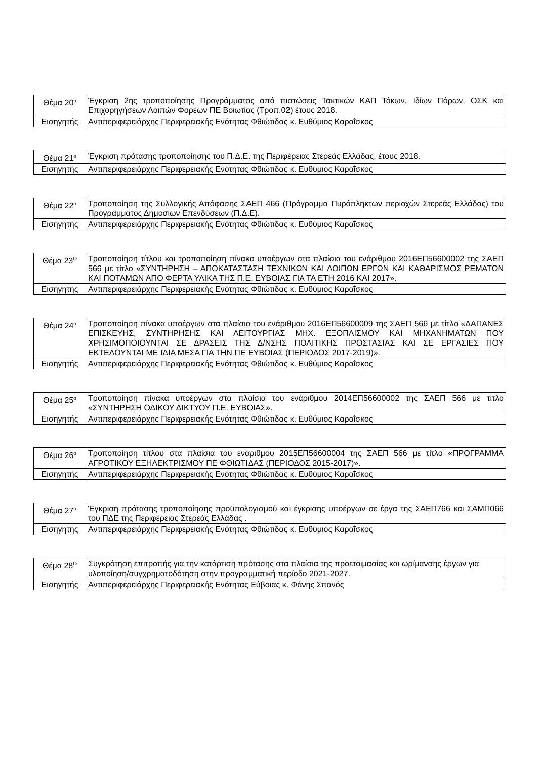| Θέμα 20<sup>ο</sup> | Έγκριση 2ης τροποποίησης Προγράμματος από πιστώσεις Τακτικών ΚΑΠ Τόκων, Ιδίων Πόρων, ΟΣΚ και Επιχορηγήσεων Λοιπών Φορέων ΠΕ Βοιωτίας (Τροπ.02) έτους 2018. |
| Εισηγητής | Αντιπεριφερειάρχης Περιφερειακής Ενότητας Φθιώτιδας κ. Ευθύμιος Καραΐσκος |
| Θέμα 21<sup>ο</sup> | Έγκριση πρότασης τροποποίησης του Π.Δ.Ε. της Περιφέρειας Στερεάς Ελλάδας, έτους 2018. |
| Εισηγητής | Αντιπεριφερειάρχης Περιφερειακής Ενότητας Φθιώτιδας κ. Ευθύμιος Καραΐσκος |
| Θέμα 22<sup>ο</sup> | Τροποποίηση της Συλλογικής Απόφασης ΣΑΕΠ 466 (Πρόγραμμα Πυρόπληκτων περιοχών Στερεάς Ελλάδας) του Προγράμματος Δημοσίων Επενδύσεων (Π.Δ.Ε). |
| Εισηγητής | Αντιπεριφερειάρχης Περιφερειακής Ενότητας Φθιώτιδας κ. Ευθύμιος Καραΐσκος |
| Θέμα 23<sup>Ο</sup> | Τροποποίηση τίτλου και τροποποίηση πίνακα υποέργων στα πλαίσια του ενάριθμου 2016ΕΠ56600002 της ΣΑΕΠ 566 με τίτλο «ΣΥΝΤΗΡΗΣΗ – ΑΠΟΚΑΤΑΣΤΑΣΗ ΤΕΧΝΙΚΩΝ ΚΑΙ ΛΟΙΠΩΝ ΕΡΓΩΝ ΚΑΙ ΚΑΘΑΡΙΣΜΟΣ ΡΕΜΑΤΩΝ ΚΑΙ ΠΟΤΑΜΩΝ ΑΠΟ ΦΕΡΤΑ ΥΛΙΚΑ ΤΗΣ Π.Ε. ΕΥΒΟΙΑΣ ΓΙΑ ΤΑ ΕΤΗ 2016 ΚΑΙ 2017». |
| Εισηγητής | Αντιπεριφερειάρχης Περιφερειακής Ενότητας Φθιώτιδας κ. Ευθύμιος Καραΐσκος |
| Θέμα 24<sup>ο</sup> | Τροποποίηση πίνακα υποέργων στα πλαίσια του ενάριθμου 2016ΕΠ56600009 της ΣΑΕΠ 566 με τίτλο «ΔΑΠΑΝΕΣ ΕΠΙΣΚΕΥΗΣ, ΣΥΝΤΗΡΗΣΗΣ ΚΑΙ ΛΕΙΤΟΥΡΓΙΑΣ ΜΗΧ. ΕΞΟΠΛΙΣΜΟΥ ΚΑΙ ΜΗΧΑΝΗΜΑΤΩΝ ΠΟΥ ΧΡΗΣΙΜΟΠΟΙΟΥΝΤΑΙ ΣΕ ΔΡΑΣΕΙΣ ΤΗΣ Δ/ΝΣΗΣ ΠΟΛΙΤΙΚΗΣ ΠΡΟΣΤΑΣΙΑΣ ΚΑΙ ΣΕ ΕΡΓΑΣΙΕΣ ΠΟΥ ΕΚΤΕΛΟΥΝΤΑΙ ΜΕ ΙΔΙΑ ΜΕΣΑ ΓΙΑ ΤΗΝ ΠΕ ΕΥΒΟΙΑΣ (ΠΕΡΙΟΔΟΣ 2017-2019)». |
| Εισηγητής | Αντιπεριφερειάρχης Περιφερειακής Ενότητας Φθιώτιδας κ. Ευθύμιος Καραΐσκος |
| Θέμα 25<sup>ο</sup> | Τροποποίηση πίνακα υποέργων στα πλαίσια του ενάριθμου 2014ΕΠ56600002 της ΣΑΕΠ 566 με τίτλο «ΣΥΝΤΗΡΗΣΗ ΟΔΙΚΟΥ ΔΙΚΤΥΟΥ Π.Ε. ΕΥΒΟΙΑΣ». |
| Εισηγητής | Αντιπεριφερειάρχης Περιφερειακής Ενότητας Φθιώτιδας κ. Ευθύμιος Καραΐσκος |
| Θέμα 26<sup>ο</sup> | Τροποποίηση τίτλου στα πλαίσια του ενάριθμου 2015ΕΠ56600004 της ΣΑΕΠ 566 με τίτλο «ΠΡΟΓΡΑΜΜΑ ΑΓΡΟΤΙΚΟΥ ΕΞΗΛΕΚΤΡΙΣΜΟΥ ΠΕ ΦΘΙΩΤΙΔΑΣ (ΠΕΡΙΟΔΟΣ 2015-2017)». |
| Εισηγητής | Αντιπεριφερειάρχης Περιφερειακής Ενότητας Φθιώτιδας κ. Ευθύμιος Καραΐσκος |
| Θέμα 27<sup>ο</sup> | Έγκριση πρότασης τροποποίησης προϋπολογισμού και έγκρισης υποέργων σε έργα της ΣΑΕΠ766 και ΣΑΜΠ066 του ΠΔΕ της Περιφέρειας Στερεάς Ελλάδας . |
| Εισηγητής | Αντιπεριφερειάρχης Περιφερειακής Ενότητας Φθιώτιδας κ. Ευθύμιος Καραΐσκος |
| Θέμα 28<sup>Ο</sup> | Συγκρότηση επιτροπής για την κατάρτιση πρότασης στα πλαίσια της προετοιμασίας και ωρίμανσης έργων για υλοποίηση/συγχρηματοδότηση στην προγραμματική περίοδο 2021-2027. |
| Εισηγητής | Αντιπεριφερειάρχης Περιφερειακής Ενότητας Εύβοιας κ. Φάνης Σπανός |